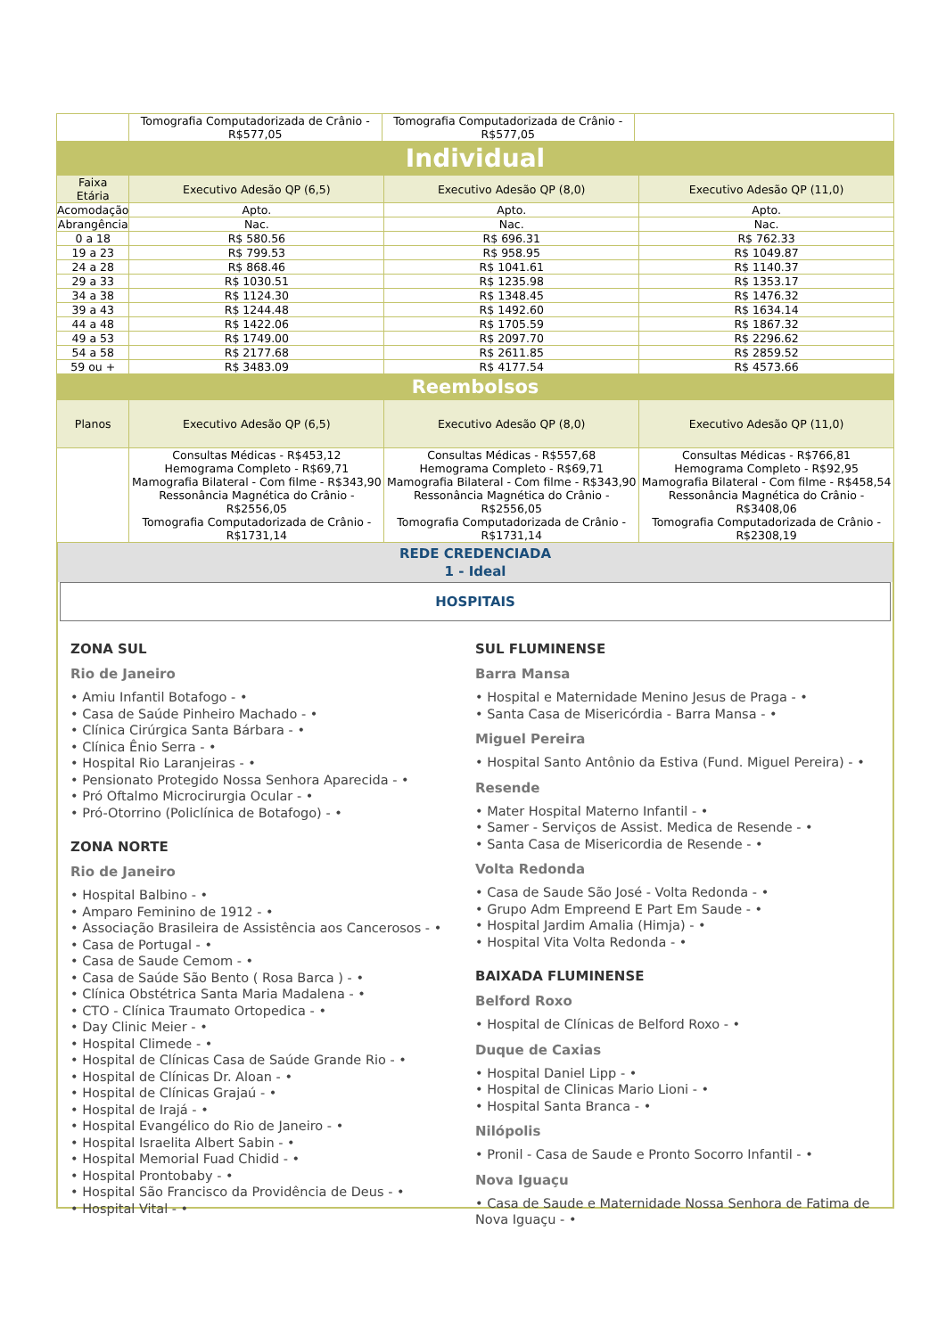| | Tomografia Computadorizada de Crânio - R$577,05 | Tomografia Computadorizada de Crânio - R$577,05 | |
| Individual | | | |
| --- | --- | --- | --- |
| Faixa Etária | Executivo Adesão QP (6,5) | Executivo Adesão QP (8,0) | Executivo Adesão QP (11,0) |
| Acomodação | Apto. | Apto. | Apto. |
| Abrangência | Nac. | Nac. | Nac. |
| 0 a 18 | R$ 580.56 | R$ 696.31 | R$ 762.33 |
| 19 a 23 | R$ 799.53 | R$ 958.95 | R$ 1049.87 |
| 24 a 28 | R$ 868.46 | R$ 1041.61 | R$ 1140.37 |
| 29 a 33 | R$ 1030.51 | R$ 1235.98 | R$ 1353.17 |
| 34 a 38 | R$ 1124.30 | R$ 1348.45 | R$ 1476.32 |
| 39 a 43 | R$ 1244.48 | R$ 1492.60 | R$ 1634.14 |
| 44 a 48 | R$ 1422.06 | R$ 1705.59 | R$ 1867.32 |
| 49 a 53 | R$ 1749.00 | R$ 2097.70 | R$ 2296.62 |
| 54 a 58 | R$ 2177.68 | R$ 2611.85 | R$ 2859.52 |
| 59 ou + | R$ 3483.09 | R$ 4177.54 | R$ 4573.66 |
| Reembolsos | | | |
| Planos | Executivo Adesão QP (6,5) | Executivo Adesão QP (8,0) | Executivo Adesão QP (11,0) |
| | Consultas Médicas - R$453,12 Hemograma Completo - R$69,71 Mamografia Bilateral - Com filme - R$343,90 Ressonância Magnética do Crânio - R$2556,05 Tomografia Computadorizada de Crânio - R$1731,14 | Consultas Médicas - R$557,68 Hemograma Completo - R$69,71 Mamografia Bilateral - Com filme - R$343,90 Ressonância Magnética do Crânio - R$2556,05 Tomografia Computadorizada de Crânio - R$1731,14 | Consultas Médicas - R$766,81 Hemograma Completo - R$92,95 Mamografia Bilateral - Com filme - R$458,54 Ressonância Magnética do Crânio - R$3408,06 Tomografia Computadorizada de Crânio - R$2308,19 |
REDE CREDENCIADA
1 - Ideal
HOSPITAIS
ZONA SUL
Rio de Janeiro
• Amiu Infantil Botafogo - •
• Casa de Saúde Pinheiro Machado - •
• Clínica Cirúrgica Santa Bárbara - •
• Clínica Ênio Serra - •
• Hospital Rio Laranjeiras - •
• Pensionato Protegido Nossa Senhora Aparecida - •
• Pró Oftalmo Microcirurgia Ocular - •
• Pró-Otorrino (Policlínica de Botafogo) - •
ZONA NORTE
Rio de Janeiro
• Hospital Balbino - •
• Amparo Feminino de 1912 - •
• Associação Brasileira de Assistência aos Cancerosos - •
• Casa de Portugal - •
• Casa de Saude Cemom - •
• Casa de Saúde São Bento ( Rosa Barca ) - •
• Clínica Obstétrica Santa Maria Madalena - •
• CTO - Clínica Traumato Ortopedica - •
• Day Clinic Meier - •
• Hospital Climede - •
• Hospital de Clínicas Casa de Saúde Grande Rio - •
• Hospital de Clínicas Dr. Aloan - •
• Hospital de Clínicas Grajaú - •
• Hospital de Irajá - •
• Hospital Evangélico do Rio de Janeiro - •
• Hospital Israelita Albert Sabin - •
• Hospital Memorial Fuad Chidid - •
• Hospital Prontobaby - •
• Hospital São Francisco da Providência de Deus - •
• Hospital Vital - •
SUL FLUMINENSE
Barra Mansa
• Hospital e Maternidade Menino Jesus de Praga - •
• Santa Casa de Misericórdia - Barra Mansa - •
Miguel Pereira
• Hospital Santo Antônio da Estiva (Fund. Miguel Pereira) - •
Resende
• Mater Hospital Materno Infantil - •
• Samer - Serviços de Assist. Medica de Resende - •
• Santa Casa de Misericordia de Resende - •
Volta Redonda
• Casa de Saude São José - Volta Redonda - •
• Grupo Adm Empreend E Part Em Saude - •
• Hospital Jardim Amalia (Himja) - •
• Hospital Vita Volta Redonda - •
BAIXADA FLUMINENSE
Belford Roxo
• Hospital de Clínicas de Belford Roxo - •
Duque de Caxias
• Hospital Daniel Lipp - •
• Hospital de Clinicas Mario Lioni - •
• Hospital Santa Branca - •
Nilópolis
• Pronil - Casa de Saude e Pronto Socorro Infantil - •
Nova Iguaçu
• Casa de Saude e Maternidade Nossa Senhora de Fatima de Nova Iguaçu - •